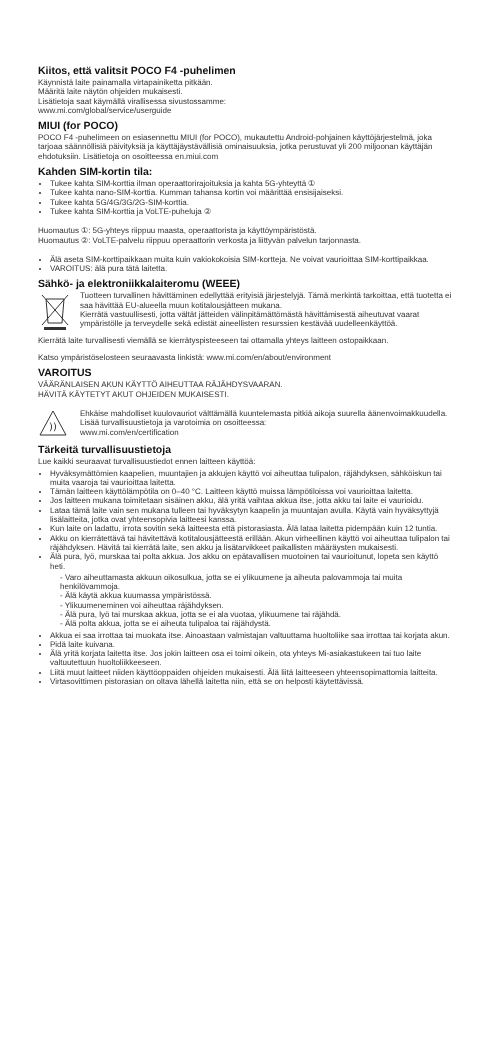Kiitos, että valitsit POCO F4 -puhelimen
Käynnistä laite painamalla virtapainiketta pitkään.
Määritä laite näytön ohjeiden mukaisesti.
Lisätietoja saat käymällä virallisessa sivustossamme:
www.mi.com/global/service/userguide
MIUI (for POCO)
POCO F4 -puhelimeen on esiasennettu MIUI (for POCO), mukautettu Android-pohjainen käyttöjärjestelmä, joka tarjoaa säännöllisiä päivityksiä ja käyttäjäystävällisiä ominaisuuksia, jotka perustuvat yli 200 miljoonan käyttäjän ehdotuksiin. Lisätietoja on osoitteessa en.miui.com
Kahden SIM-kortin tila:
Tukee kahta SIM-korttia ilman operaattorirajoituksia ja kahta 5G-yhteyttä ①
Tukee kahta nano-SIM-korttia. Kumman tahansa kortin voi määrittää ensisijaiseksi.
Tukee kahta 5G/4G/3G/2G-SIM-korttia.
Tukee kahta SIM-korttia ja VoLTE-puheluja ②
Huomautus ①: 5G-yhteys riippuu maasta, operaattorista ja käyttöympäristöstä.
Huomautus ②: VoLTE-palvelu riippuu operaattorin verkosta ja liittyvän palvelun tarjonnasta.
Älä aseta SIM-korttipaikkaan muita kuin vakiokokoisia SIM-kortteja. Ne voivat vaurioittaa SIM-korttipaikkaa.
VAROITUS: älä pura tätä laitetta.
Sähkö- ja elektroniikkalaiteromu (WEEE)
Tuotteen turvallinen hävittäminen edellyttää erityisiä järjestelyjä. Tämä merkintä tarkoittaa, että tuotetta ei saa hävittää EU-alueella muun kotitalousjätteen mukana.
Kierrätä vastuullisesti, jotta vältät jätteiden välinpitämättömästä hävittämisestä aiheutuvat vaarat ympäristölle ja terveydelle sekä edistät aineellisten resurssien kestävää uudelleenkäyttöä.
Kierrätä laite turvallisesti viemällä se kierrätyspisteeseen tai ottamalla yhteys laitteen ostopaikkaan.
Katso ympäristöselosteen seuraavasta linkistä: www.mi.com/en/about/environment
VAROITUS
VÄÄRÄNLAISEN AKUN KÄYTTÖ AIHEUTTAA RÄJÄHDYSVAARAN.
HÄVITÄ KÄYTETYT AKUT OHJEIDEN MUKAISESTI.
))
Ehkäise mahdolliset kuulovauriot välttämällä kuuntelemasta pitkiä aikoja suurella äänenvoimakkuudella.
Lisää turvallisuustietoja ja varotoimia on osoitteessa:
www.mi.com/en/certification
Tärkeitä turvallisuustietoja
Lue kaikki seuraavat turvallisuustiedot ennen laitteen käyttöä:
Hyväksymättömien kaapelien, muuntajien ja akkujen käyttö voi aiheuttaa tulipalon, räjähdyksen, sähköiskun tai muita vaaroja tai vaurioittaa laitetta.
Tämän laitteen käyttölämpötila on 0–40 °C. Laitteen käyttö muissa lämpötiloissa voi vaurioittaa laitetta.
Jos laitteen mukana toimitetaan sisäinen akku, älä yritä vaihtaa akkua itse, jotta akku tai laite ei vaurioidu.
Lataa tämä laite vain sen mukana tulleen tai hyväksytyn kaapelin ja muuntajan avulla. Käytä vain hyväksyttyjä lisälaitteita, jotka ovat yhteensopivia laitteesi kanssa.
Kun laite on ladattu, irrota sovitin sekä laitteesta että pistorasiasta. Älä lataa laitetta pidempään kuin 12 tuntia.
Akku on kierrätettävä tai hävitettävä kotitalousjätteestä erillään. Akun virheellinen käyttö voi aiheuttaa tulipalon tai räjähdyksen. Hävitä tai kierrätä laite, sen akku ja lisätarvikkeet paikallisten määräysten mukaisesti.
Älä pura, lyö, murskaa tai polta akkua. Jos akku on epätavallisen muotoinen tai vaurioitunut, lopeta sen käyttö heti.
- Varo aiheuttamasta akkuun oikosulkua, jotta se ei ylikuumene ja aiheuta palovammoja tai muita henkilövammoja.
- Älä käytä akkua kuumassa ympäristössä.
- Ylikuumeneminen voi aiheuttaa räjähdyksen.
- Älä pura, lyö tai murskaa akkua, jotta se ei ala vuotaa, ylikuumene tai räjähdä.
- Älä polta akkua, jotta se ei aiheuta tulipaloa tai räjähdystä.
Akkua ei saa irrottaa tai muokata itse. Ainoastaan valmistajan valtuuttama huoltoliike saa irrottaa tai korjata akun.
Pidä laite kuivana.
Älä yritä korjata laitetta itse. Jos jokin laitteen osa ei toimi oikein, ota yhteys Mi-asiakastukeen tai tuo laite valtuutettuun huoltoliikkeeseen.
Liitä muut laitteet niiden käyttöoppaiden ohjeiden mukaisesti. Älä liitä laitteeseen yhteensopimattomia laitteita.
Virtasovittimen pistorasian on oltava lähellä laitetta niin, että se on helposti käytettävissä.